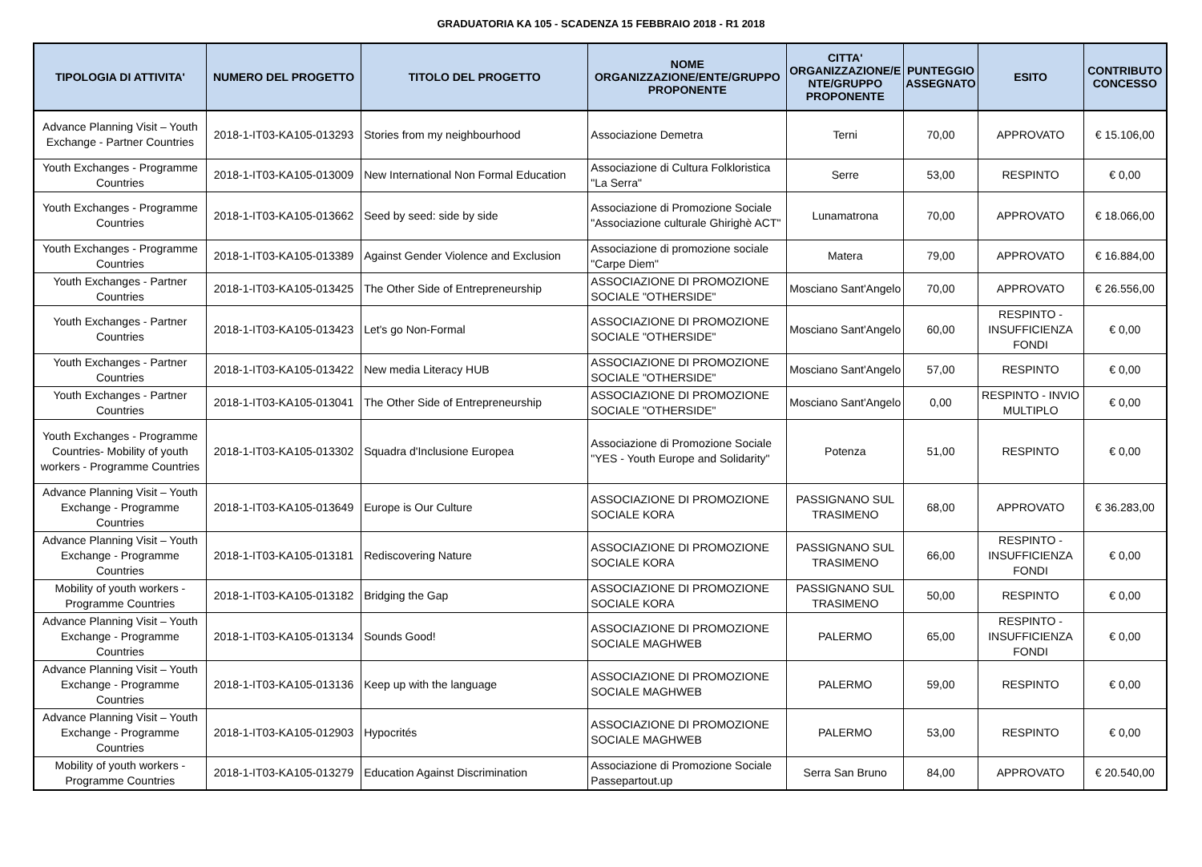GRADUATORIA KA 105 - SCADENZA 15 FEBBRAIO 2018 - R1 2018
| TIPOLOGIA DI ATTIVITA' | NUMERO DEL PROGETTO | TITOLO DEL PROGETTO | NOME ORGANIZZAZIONE/ENTE/GRUPPO PROPONENTE | CITTA' ORGANIZZAZIONE/E NTE/GRUPPO PROPONENTE | PUNTEGGIO ASSEGNATO | ESITO | CONTRIBUTO CONCESSO |
| --- | --- | --- | --- | --- | --- | --- | --- |
| Advance Planning Visit – Youth Exchange - Partner Countries | 2018-1-IT03-KA105-013293 | Stories from my neighbourhood | Associazione Demetra | Terni | 70,00 | APPROVATO | € 15.106,00 |
| Youth Exchanges - Programme Countries | 2018-1-IT03-KA105-013009 | New International Non Formal Education | Associazione di Cultura Folkloristica "La Serra" | Serre | 53,00 | RESPINTO | € 0,00 |
| Youth Exchanges - Programme Countries | 2018-1-IT03-KA105-013662 | Seed by seed: side by side | Associazione di Promozione Sociale "Associazione culturale Ghirighè ACT" | Lunamatrona | 70,00 | APPROVATO | € 18.066,00 |
| Youth Exchanges - Programme Countries | 2018-1-IT03-KA105-013389 | Against Gender Violence and Exclusion | Associazione di promozione sociale "Carpe Diem" | Matera | 79,00 | APPROVATO | € 16.884,00 |
| Youth Exchanges - Partner Countries | 2018-1-IT03-KA105-013425 | The Other Side of Entrepreneurship | ASSOCIAZIONE DI PROMOZIONE SOCIALE "OTHERSIDE" | Mosciano Sant'Angelo | 70,00 | APPROVATO | € 26.556,00 |
| Youth Exchanges - Partner Countries | 2018-1-IT03-KA105-013423 | Let's go Non-Formal | ASSOCIAZIONE DI PROMOZIONE SOCIALE "OTHERSIDE" | Mosciano Sant'Angelo | 60,00 | RESPINTO - INSUFFICIENZA FONDI | € 0,00 |
| Youth Exchanges - Partner Countries | 2018-1-IT03-KA105-013422 | New media Literacy HUB | ASSOCIAZIONE DI PROMOZIONE SOCIALE "OTHERSIDE" | Mosciano Sant'Angelo | 57,00 | RESPINTO | € 0,00 |
| Youth Exchanges - Partner Countries | 2018-1-IT03-KA105-013041 | The Other Side of Entrepreneurship | ASSOCIAZIONE DI PROMOZIONE SOCIALE "OTHERSIDE" | Mosciano Sant'Angelo | 0,00 | RESPINTO - INVIO MULTIPLO | € 0,00 |
| Youth Exchanges - Programme Countries- Mobility of youth workers - Programme Countries | 2018-1-IT03-KA105-013302 | Squadra d'Inclusione Europea | Associazione di Promozione Sociale "YES - Youth Europe and Solidarity" | Potenza | 51,00 | RESPINTO | € 0,00 |
| Advance Planning Visit – Youth Exchange - Programme Countries | 2018-1-IT03-KA105-013649 | Europe is Our Culture | ASSOCIAZIONE DI PROMOZIONE SOCIALE KORA | PASSIGNANO SUL TRASIMENO | 68,00 | APPROVATO | € 36.283,00 |
| Advance Planning Visit – Youth Exchange - Programme Countries | 2018-1-IT03-KA105-013181 | Rediscovering Nature | ASSOCIAZIONE DI PROMOZIONE SOCIALE KORA | PASSIGNANO SUL TRASIMENO | 66,00 | RESPINTO - INSUFFICIENZA FONDI | € 0,00 |
| Mobility of youth workers - Programme Countries | 2018-1-IT03-KA105-013182 | Bridging the Gap | ASSOCIAZIONE DI PROMOZIONE SOCIALE KORA | PASSIGNANO SUL TRASIMENO | 50,00 | RESPINTO | € 0,00 |
| Advance Planning Visit – Youth Exchange - Programme Countries | 2018-1-IT03-KA105-013134 | Sounds Good! | ASSOCIAZIONE DI PROMOZIONE SOCIALE MAGHWEB | PALERMO | 65,00 | RESPINTO - INSUFFICIENZA FONDI | € 0,00 |
| Advance Planning Visit – Youth Exchange - Programme Countries | 2018-1-IT03-KA105-013136 | Keep up with the language | ASSOCIAZIONE DI PROMOZIONE SOCIALE MAGHWEB | PALERMO | 59,00 | RESPINTO | € 0,00 |
| Advance Planning Visit – Youth Exchange - Programme Countries | 2018-1-IT03-KA105-012903 | Hypocrités | ASSOCIAZIONE DI PROMOZIONE SOCIALE MAGHWEB | PALERMO | 53,00 | RESPINTO | € 0,00 |
| Mobility of youth workers - Programme Countries | 2018-1-IT03-KA105-013279 | Education Against Discrimination | Associazione di Promozione Sociale Passepartout.up | Serra San Bruno | 84,00 | APPROVATO | € 20.540,00 |